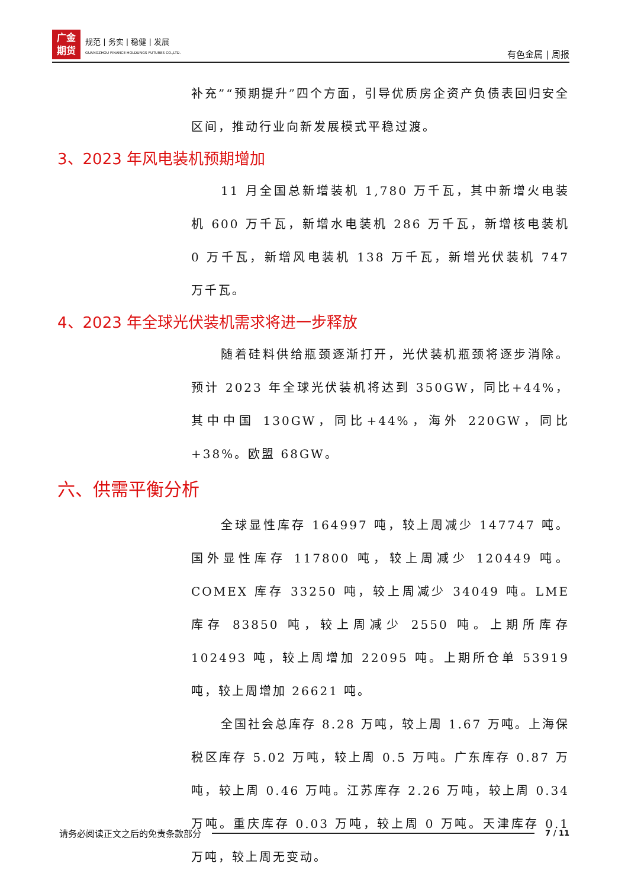广金
期货
规范 | 务实 | 稳健 | 发展
GUANGZHOU FINANCE HOLDUNGS FUTURES CO.,LTD.
有色金属 | 周报
补充”“预期提升”四个方面，引导优质房企资产负债表回归安全区间，推动行业向新发展模式平稳过渡。
3、2023 年风电装机预期增加
11 月全国总新增装机 1,780 万千瓦，其中新增火电装机 600 万千瓦，新增水电装机 286 万千瓦，新增核电装机 0 万千瓦，新增风电装机 138 万千瓦，新增光伏装机 747 万千瓦。
4、2023 年全球光伏装机需求将进一步释放
随着硅料供给瓶颈逐渐打开，光伏装机瓶颈将逐步消除。预计 2023 年全球光伏装机将达到 350GW，同比+44%，其中中国 130GW，同比+44%，海外 220GW，同比+38%。欧盟 68GW。
六、供需平衡分析
全球显性库存 164997 吨，较上周减少 147747 吨。国外显性库存 117800 吨，较上周减少 120449 吨。COMEX 库存 33250 吨，较上周减少 34049 吨。LME 库存 83850 吨，较上周减少 2550 吨。上期所库存 102493 吨，较上周增加 22095 吨。上期所仓单 53919 吨，较上周增加 26621 吨。
全国社会总库存 8.28 万吨，较上周 1.67 万吨。上海保税区库存 5.02 万吨，较上周 0.5 万吨。广东库存 0.87 万吨，较上周 0.46 万吨。江苏库存 2.26 万吨，较上周 0.34 万吨。重庆库存 0.03 万吨，较上周 0 万吨。天津库存 0.1 万吨，较上周无变动。
请务必阅读正文之后的免责条款部分 7 / 11